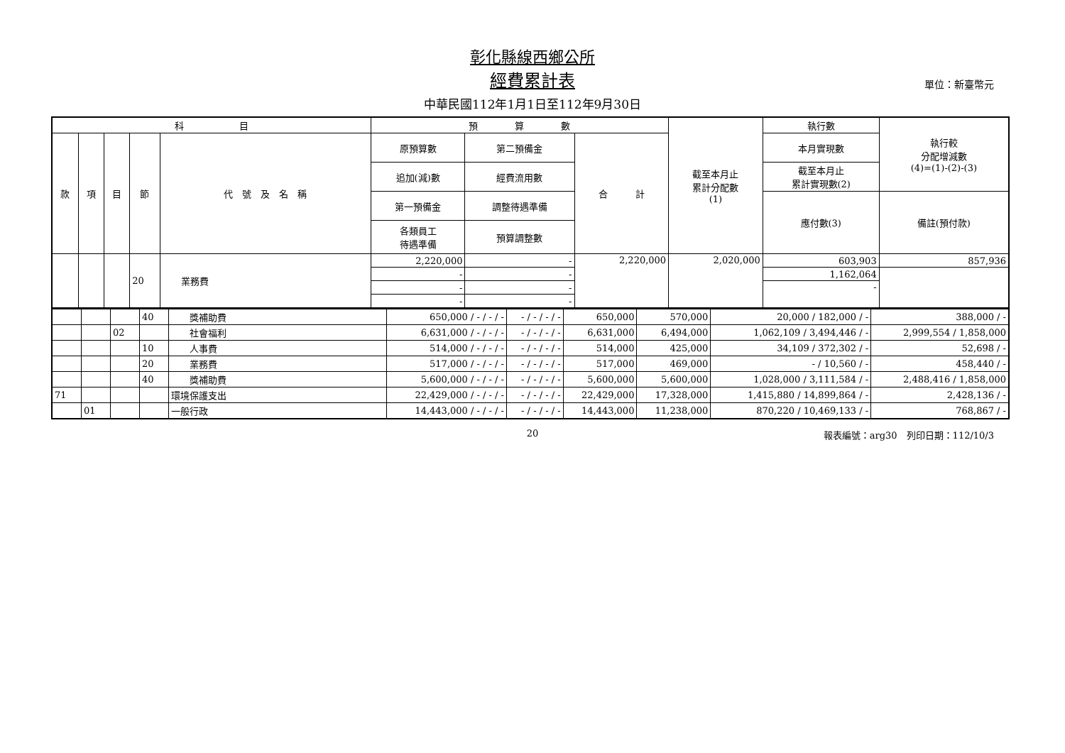彰化縣線西鄉公所
經費累計表
單位：新臺幣元
中華民國112年1月1日至112年9月30日
| 科 目 | | | | | 預 算 數 | | | 截至本月止 累計分配數 (1) | 執行數 | 執行較 分配增減數 (4)=(1)-(2)-(3) |
| --- | --- | --- | --- | --- | --- | --- | --- | --- | --- | --- |
| 款 | 項 | 目 | 節 | 代 號 及 名 稱 | 原預算數 | 第二預備金 | 合 計 | | 本月實現數 | |
| | | | | | 追加(減)數 | 經費流用數 | | | 截至本月止 累計實現數(2) | |
| | | | | | 第一預備金 | 調整待遇準備 | | | 應付數(3) | 備註(預付款) |
| | | | | | 各類員工 待遇準備 | 預算調整數 | | | | |
| | | | 20 | 業務費 | 2,220,000 | - | 2,220,000 | 2,020,000 | 603,903 | 857,936 |
| | | | | | - | - | | | 1,162,064 | |
| | | | | | - | - | | | - | |
| | | | | | - | - | | | | |
| | | | 40 | 獎補助費 | 650,000 / - / - / - | - / - / - / - | 650,000 | 570,000 | 20,000 / 182,000 / - | 388,000 / - |
| | | 02 | | 社會福利 | 6,631,000 / - / - / - | - / - / - / - | 6,631,000 | 6,494,000 | 1,062,109 / 3,494,446 / - | 2,999,554 / 1,858,000 |
| | | | 10 | 人事費 | 514,000 / - / - / - | - / - / - / - | 514,000 | 425,000 | 34,109 / 372,302 / - | 52,698 / - |
| | | | 20 | 業務費 | 517,000 / - / - / - | - / - / - / - | 517,000 | 469,000 | - / 10,560 / - | 458,440 / - |
| | | | 40 | 獎補助費 | 5,600,000 / - / - / - | - / - / - / - | 5,600,000 | 5,600,000 | 1,028,000 / 3,111,584 / - | 2,488,416 / 1,858,000 |
| 71 | | | | 環境保護支出 | 22,429,000 / - / - / - | - / - / - / - | 22,429,000 | 17,328,000 | 1,415,880 / 14,899,864 / - | 2,428,136 / - |
| | 01 | | | 一般行政 | 14,443,000 / - / - / - | - / - / - / - | 14,443,000 | 11,238,000 | 870,220 / 10,469,133 / - | 768,867 / - |
20
報表編號：arg30　列印日期：112/10/3